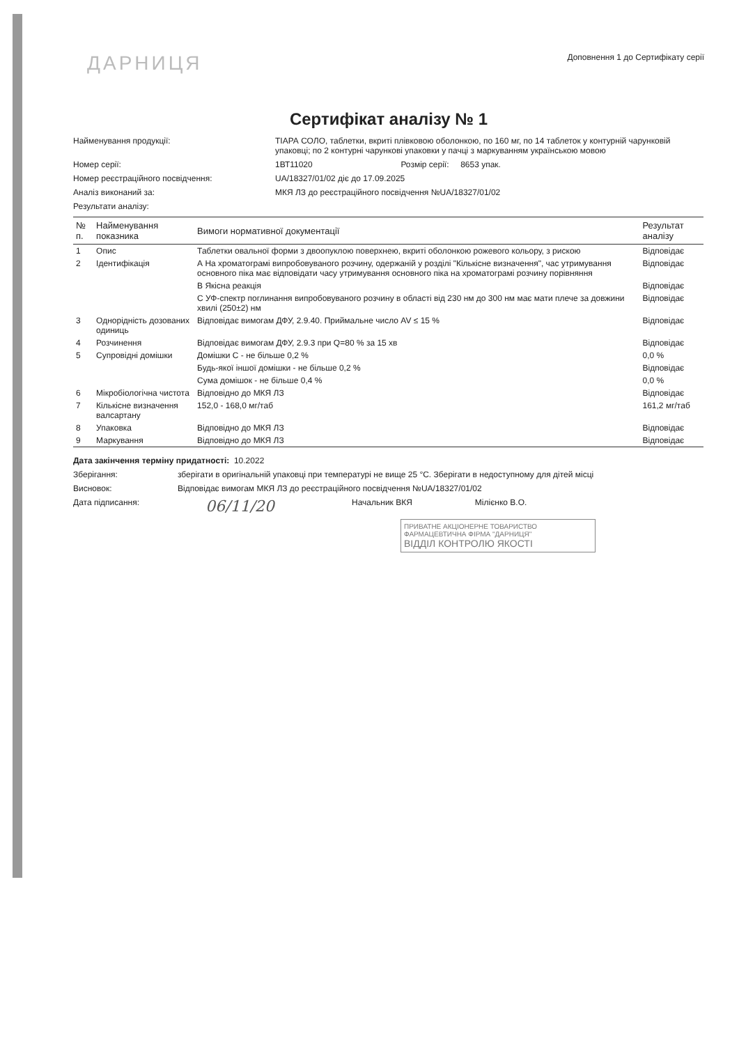ДАРНИЦЯ
Доповнення 1 до Сертифікату серії
Сертифікат аналізу № 1
Найменування продукції: ТІАРА СОЛО, таблетки, вкриті плівковою оболонкою, по 160 мг, по 14 таблеток у контурній чарунковій упаковці; по 2 контурні чарункові упаковки у пачці з маркуванням українською мовою
Номер серії: 1ВТ11020 Розмір серії: 8653 упак.
Номер реєстраційного посвідчення: UA/18327/01/02 діє до 17.09.2025
Аналіз виконаний за: МКЯ ЛЗ до реєстраційного посвідчення №UA/18327/01/02
Результати аналізу:
| № п. | Найменування показника | Вимоги нормативної документації | Результат аналізу |
| --- | --- | --- | --- |
| 1 | Опис | Таблетки овальної форми з двоопуклою поверхнею, вкриті оболонкою рожевого кольору, з рискою | Відповідає |
| 2 | Ідентифікація | А На хроматограмі випробовуваного розчину, одержаній у розділі "Кількісне визначення", час утримування основного піка має відповідати часу утримування основного піка на хроматограмі розчину порівняння | Відповідає |
| | | В Якісна реакція | Відповідає |
| | | С УФ-спектр поглинання випробовуваного розчину в області від 230 нм до 300 нм має мати плече за довжини хвилі (250±2) нм | Відповідає |
| 3 | Однорідність дозованих одиниць | Відповідає вимогам ДФУ, 2.9.40. Приймальне число AV ≤ 15 % | Відповідає |
| 4 | Розчинення | Відповідає вимогам ДФУ, 2.9.3 при Q=80 % за 15 хв | Відповідає |
| 5 | Супровідні домішки | Домішки С - не більше 0,2 % | 0,0 % |
| | | Будь-якої іншої домішки - не більше 0,2 % | Відповідає |
| | | Сума домішок - не більше 0,4 % | 0,0 % |
| 6 | Мікробіологічна чистота | Відповідно до МКЯ ЛЗ | Відповідає |
| 7 | Кількісне визначення валсартану | 152,0 - 168,0 мг/таб | 161,2 мг/таб |
| 8 | Упаковка | Відповідно до МКЯ ЛЗ | Відповідає |
| 9 | Маркування | Відповідно до МКЯ ЛЗ | Відповідає |
Дата закінчення терміну придатності: 10.2022
Зберігання: зберігати в оригінальній упаковці при температурі не вище 25 °С. Зберігати в недоступному для дітей місці
Висновок: Відповідає вимогам МКЯ ЛЗ до реєстраційного посвідчення №UA/18327/01/02
Дата підписання:
06/11/20
Начальник ВКЯ Мілієнко В.О.
ПРИВАТНЕ АКЦІОНЕРНЕ ТОВАРИСТВО ФАРМАЦЕВТИЧНА ФІРМА "ДАРНИЦЯ"
ВІДДІЛ КОНТРОЛЮ ЯКОСТІ